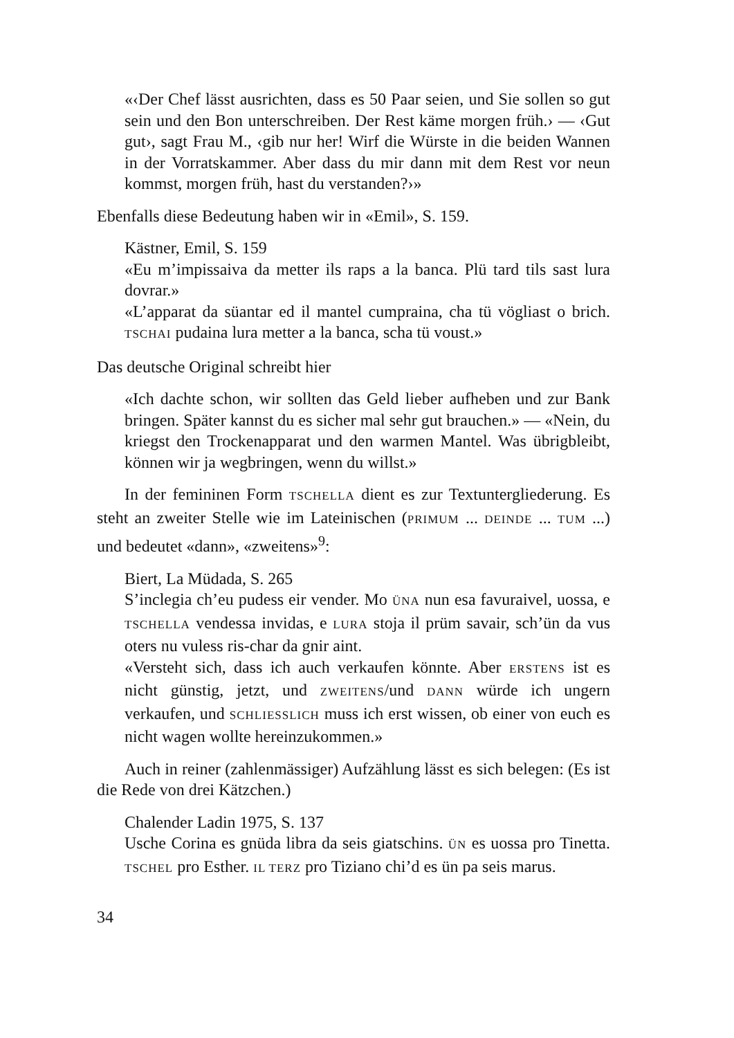«‹Der Chef lässt ausrichten, dass es 50 Paar seien, und Sie sollen so gut sein und den Bon unterschreiben. Der Rest käme morgen früh.› — ‹Gut gut›, sagt Frau M., ‹gib nur her! Wirf die Würste in die beiden Wannen in der Vorratskammer. Aber dass du mir dann mit dem Rest vor neun kommst, morgen früh, hast du verstanden?›»
Ebenfalls diese Bedeutung haben wir in «Emil», S. 159.
Kästner, Emil, S. 159
«Eu m’impissaiva da metter ils raps a la banca. Plü tard tils sast lura dovrar.»
«L’apparat da süantar ed il mantel cumpraina, cha tü vögliast o brich. TSCHAI pudaina lura metter a la banca, scha tü voust.»
Das deutsche Original schreibt hier
«Ich dachte schon, wir sollten das Geld lieber aufheben und zur Bank bringen. Später kannst du es sicher mal sehr gut brauchen.» — «Nein, du kriegst den Trockenapparat und den warmen Mantel. Was übrigbleibt, können wir ja wegbringen, wenn du willst.»
In der femininen Form TSCHELLA dient es zur Textuntergliederung. Es steht an zweiter Stelle wie im Lateinischen (PRIMUM ... DEINDE ... TUM ...) und bedeutet «dann», «zweitens»<sup>9</sup>:
Biert, La Müdada, S. 265
S’inclegia ch’eu pudess eir vender. Mo ÜNA nun esa favuraivel, uossa, e TSCHELLA vendessa invidas, e LURA stoja il prüm savair, sch’ün da vus oters nu vuless ris-char da gnir aint.
«Versteht sich, dass ich auch verkaufen könnte. Aber ERSTENS ist es nicht günstig, jetzt, und ZWEITENS/und DANN würde ich ungern verkaufen, und SCHLIESSLICH muss ich erst wissen, ob einer von euch es nicht wagen wollte hereinzukommen.»
Auch in reiner (zahlenmässiger) Aufzählung lässt es sich belegen: (Es ist die Rede von drei Kätzchen.)
Chalender Ladin 1975, S. 137
Usche Corina es gnüda libra da seis giatschins. ÜN es uossa pro Tinetta. TSCHEL pro Esther. IL TERZ pro Tiziano chi’d es ün pa seis marus.
34